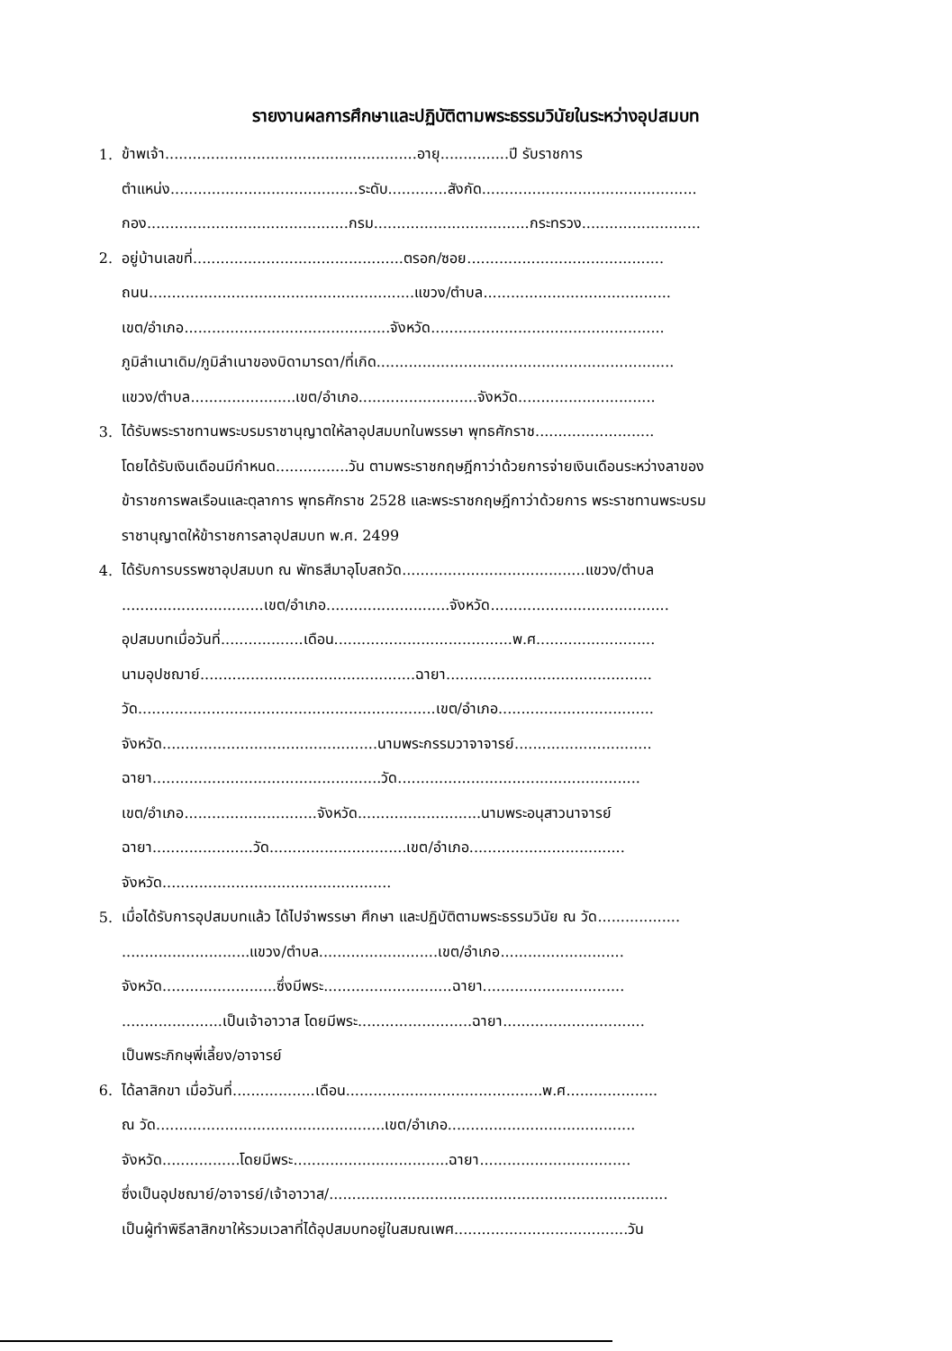รายงานผลการศึกษาและปฏิบัติตามพระธรรมวินัยในระหว่างอุปสมบท
1. ข้าพเจ้า.......................................................อายุ...............ปี รับราชการ
ตำแหน่ง.........................................ระดับ.............สังกัด...............................................
กอง............................................กรม..................................กระทรวง..........................
2. อยู่บ้านเลขที่..............................................ตรอก/ซอย...........................................
ถนน..........................................................แขวง/ตำบล.........................................
เขต/อำเภอ.............................................จังหวัด...................................................
ภูมิลำเนาเดิม/ภูมิลำเนาของบิดามารดา/ที่เกิด.................................................................
แขวง/ตำบล.......................เขต/อำเภอ..........................จังหวัด..............................
3. ได้รับพระราชทานพระบรมราชานุญาตให้ลาอุปสมบทในพรรษา พุทธศักราช..........................
โดยได้รับเงินเดือนมีกำหนด................วัน ตามพระราชกฤษฎีกาว่าด้วยการจ่ายเงินเดือนระหว่างลาของ
ข้าราชการพลเรือนและตุลาการ พุทธศักราช 2528 และพระราชกฤษฎีกาว่าด้วยการ พระราชทานพระบรม
ราชานุญาตให้ข้าราชการลาอุปสมบท พ.ศ. 2499
4. ได้รับการบรรพชาอุปสมบท ณ พัทธสีมาอุโบสถวัด........................................แขวง/ตำบล
...............................เขต/อำเภอ...........................จังหวัด.......................................
อุปสมบทเมื่อวันที่..................เดือน.......................................พ.ศ..........................
นามอุปชฌาย์...............................................ฉายา.............................................
วัด.................................................................เขต/อำเภอ..................................
จังหวัด...............................................นามพระกรรมวาจาจารย์..............................
ฉายา..................................................วัด.....................................................
เขต/อำเภอ.............................จังหวัด...........................นามพระอนุสาวนาจารย์
ฉายา......................วัด..............................เขต/อำเภอ..................................
จังหวัด..................................................
5. เมื่อได้รับการอุปสมบทแล้ว ได้ไปจำพรรษา ศึกษา และปฏิบัติตามพระธรรมวินัย ณ วัด..................
............................แขวง/ตำบล..........................เขต/อำเภอ...........................
จังหวัด.........................ซึ่งมีพระ............................ฉายา...............................
......................เป็นเจ้าอาวาส โดยมีพระ.........................ฉายา...............................
เป็นพระภิกษุพี่เลี้ยง/อาจารย์
6. ได้ลาสิกขา เมื่อวันที่..................เดือน...........................................พ.ศ....................
ณ วัด..................................................เขต/อำเภอ.........................................
จังหวัด.................โดยมีพระ..................................ฉายา.................................
ซึ่งเป็นอุปชฌาย์/อาจารย์/เจ้าอาวาส/..........................................................................
เป็นผู้ทำพิธีลาสิกขาให้รวมเวลาที่ได้อุปสมบทอยู่ในสมณเพศ......................................วัน